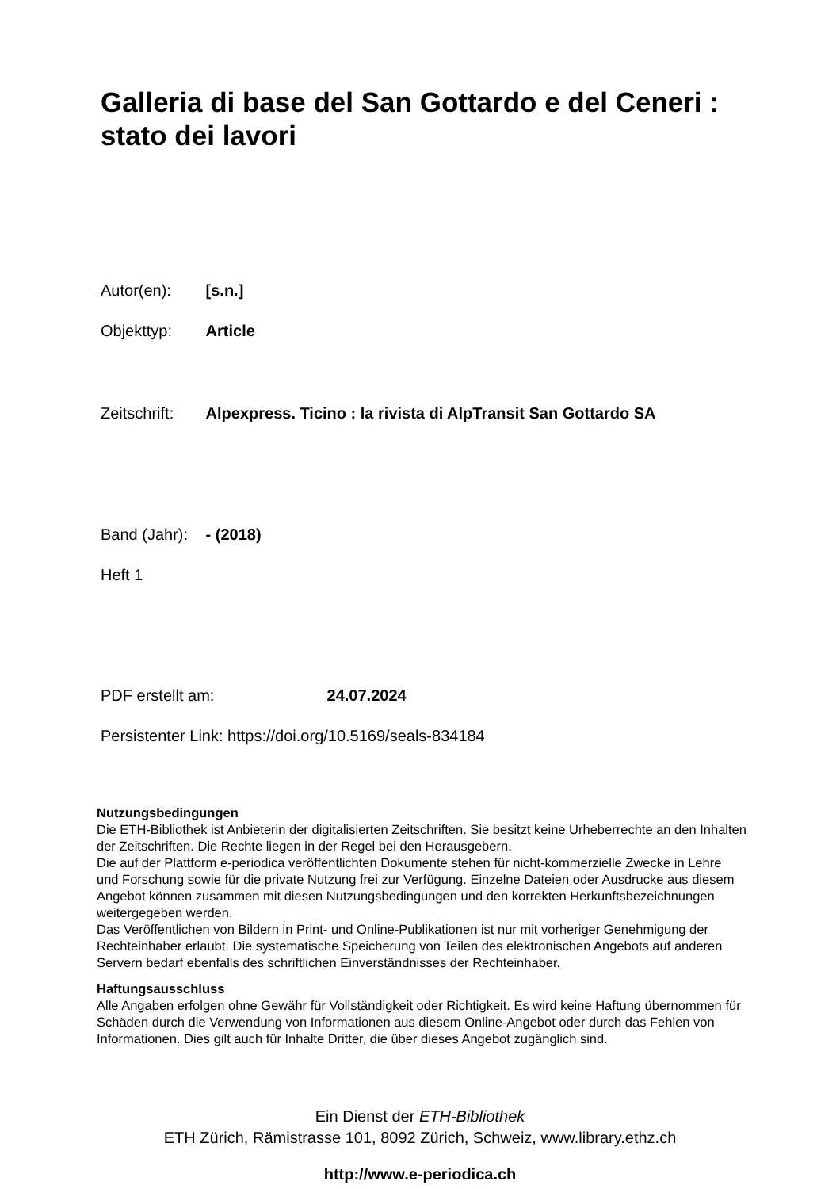Galleria di base del San Gottardo e del Ceneri : stato dei lavori
Autor(en): [s.n.]
Objekttyp: Article
Zeitschrift: Alpexpress. Ticino : la rivista di AlpTransit San Gottardo SA
Band (Jahr): - (2018)
Heft 1
PDF erstellt am: 24.07.2024
Persistenter Link: https://doi.org/10.5169/seals-834184
Nutzungsbedingungen
Die ETH-Bibliothek ist Anbieterin der digitalisierten Zeitschriften. Sie besitzt keine Urheberrechte an den Inhalten der Zeitschriften. Die Rechte liegen in der Regel bei den Herausgebern.
Die auf der Plattform e-periodica veröffentlichten Dokumente stehen für nicht-kommerzielle Zwecke in Lehre und Forschung sowie für die private Nutzung frei zur Verfügung. Einzelne Dateien oder Ausdrucke aus diesem Angebot können zusammen mit diesen Nutzungsbedingungen und den korrekten Herkunftsbezeichnungen weitergegeben werden.
Das Veröffentlichen von Bildern in Print- und Online-Publikationen ist nur mit vorheriger Genehmigung der Rechteinhaber erlaubt. Die systematische Speicherung von Teilen des elektronischen Angebots auf anderen Servern bedarf ebenfalls des schriftlichen Einverständnisses der Rechteinhaber.
Haftungsausschluss
Alle Angaben erfolgen ohne Gewähr für Vollständigkeit oder Richtigkeit. Es wird keine Haftung übernommen für Schäden durch die Verwendung von Informationen aus diesem Online-Angebot oder durch das Fehlen von Informationen. Dies gilt auch für Inhalte Dritter, die über dieses Angebot zugänglich sind.
Ein Dienst der ETH-Bibliothek
ETH Zürich, Rämistrasse 101, 8092 Zürich, Schweiz, www.library.ethz.ch
http://www.e-periodica.ch